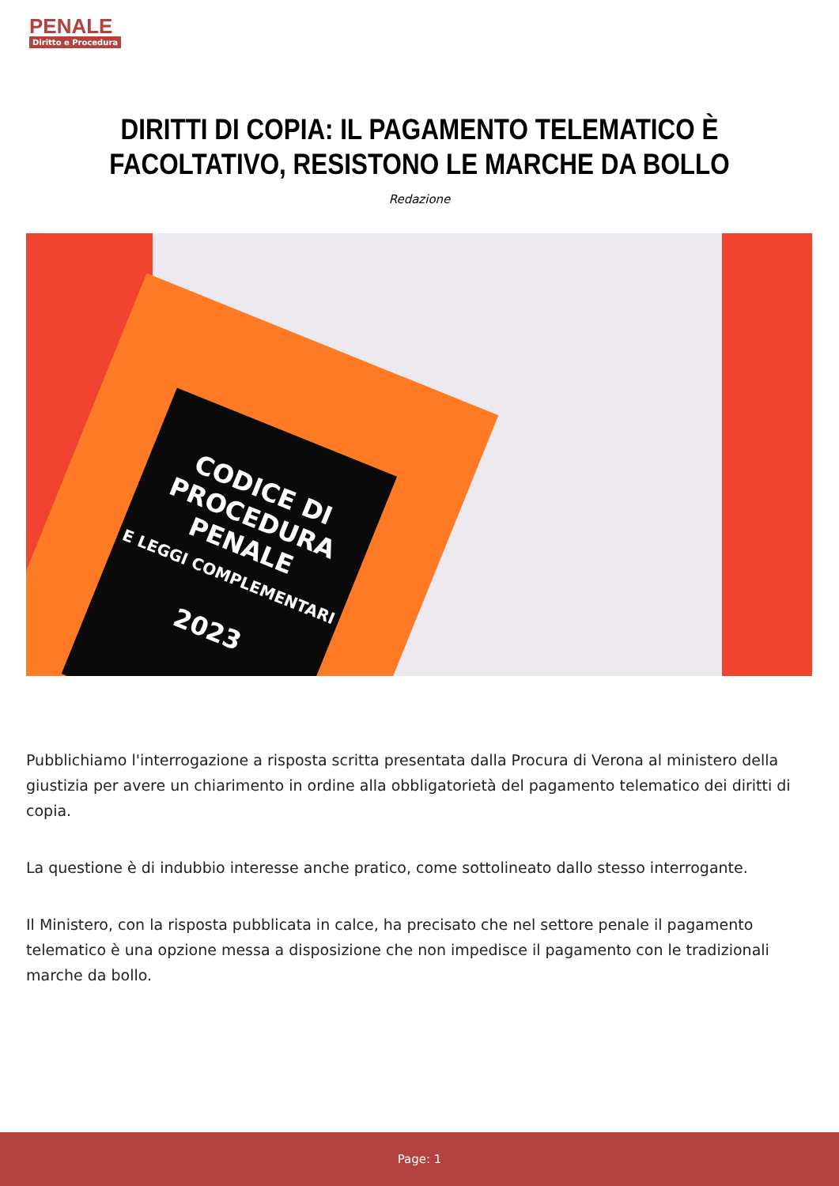PENALE
Diritto e Procedura
DIRITTI DI COPIA: IL PAGAMENTO TELEMATICO È FACOLTATIVO, RESISTONO LE MARCHE DA BOLLO
Redazione
CODICE DI PROCEDURA PENALE
E LEGGI COMPLEMENTARI
2023
Pubblichiamo l'interrogazione a risposta scritta presentata dalla Procura di Verona al ministero della giustizia per avere un chiarimento in ordine alla obbligatorietà del pagamento telematico dei diritti di copia.
La questione è di indubbio interesse anche pratico, come sottolineato dallo stesso interrogante.
Il Ministero, con la risposta pubblicata in calce, ha precisato che nel settore penale il pagamento telematico è una opzione messa a disposizione che non impedisce il pagamento con le tradizionali marche da bollo.
Page: 1